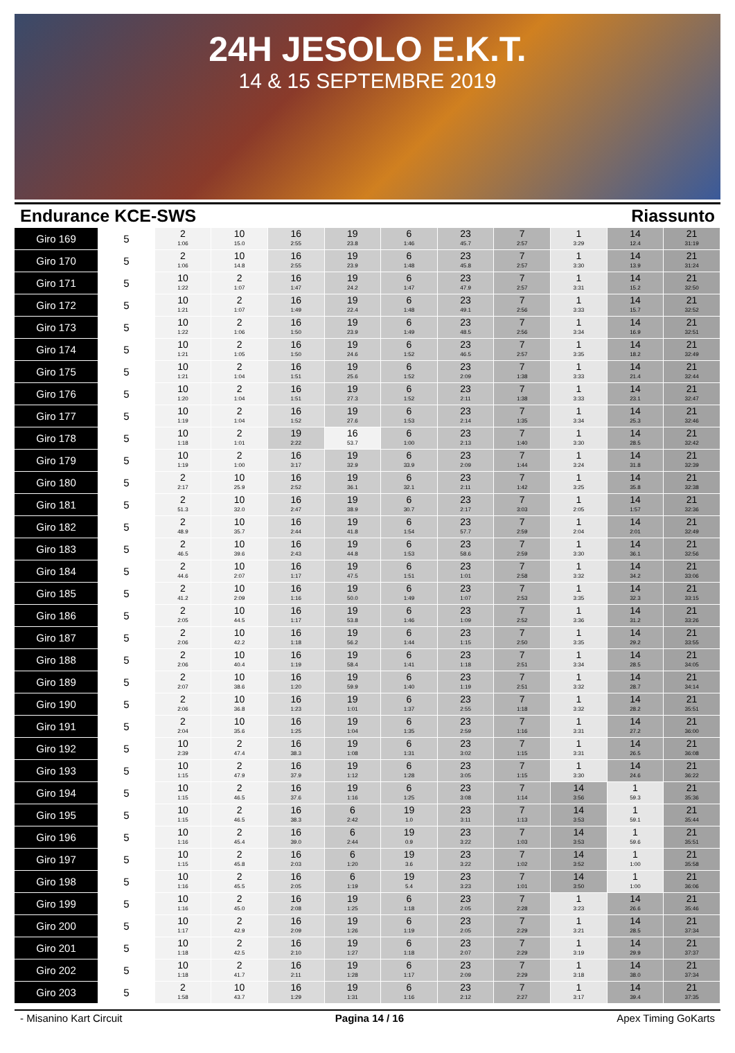24H JESOLO E.K.T.
14 & 15 SEPTEMBRE 2019
Endurance KCE-SWS Riassunto
| Giro 169 | 5 | 2 1:06 | 10 15.0 | 16 2:55 | 19 23.8 | 6 1:46 | 23 45.7 | 7 2:57 | 1 3:29 | 14 12.4 | 21 31:19 |
| Giro 170 | 5 | 2 1:06 | 10 14.8 | 16 2:55 | 19 23.9 | 6 1:48 | 23 45.8 | 7 2:57 | 1 3:30 | 14 13.9 | 21 31:24 |
| Giro 171 | 5 | 10 1:22 | 2 1:07 | 16 1:47 | 19 24.2 | 6 1:47 | 23 47.9 | 7 2:57 | 1 3:31 | 14 15.2 | 21 32:50 |
| Giro 172 | 5 | 10 1:21 | 2 1:07 | 16 1:49 | 19 22.4 | 6 1:48 | 23 49.1 | 7 2:56 | 1 3:33 | 14 15.7 | 21 32:52 |
| Giro 173 | 5 | 10 1:22 | 2 1:06 | 16 1:50 | 19 23.9 | 6 1:49 | 23 48.5 | 7 2:56 | 1 3:34 | 14 16.9 | 21 32:51 |
| Giro 174 | 5 | 10 1:21 | 2 1:05 | 16 1:50 | 19 24.6 | 6 1:52 | 23 46.5 | 7 2:57 | 1 3:35 | 14 18.2 | 21 32:49 |
| Giro 175 | 5 | 10 1:21 | 2 1:04 | 16 1:51 | 19 25.6 | 6 1:52 | 23 2:09 | 7 1:38 | 1 3:33 | 14 21.4 | 21 32:44 |
| Giro 176 | 5 | 10 1:20 | 2 1:04 | 16 1:51 | 19 27.3 | 6 1:52 | 23 2:11 | 7 1:38 | 1 3:33 | 14 23.1 | 21 32:47 |
| Giro 177 | 5 | 10 1:19 | 2 1:04 | 16 1:52 | 19 27.6 | 6 1:53 | 23 2:14 | 7 1:35 | 1 3:34 | 14 25.3 | 21 32:46 |
| Giro 178 | 5 | 10 1:18 | 2 1:01 | 19 2:22 | 16 53.7 | 6 1:00 | 23 2:13 | 7 1:40 | 1 3:30 | 14 28.5 | 21 32:42 |
| Giro 179 | 5 | 10 1:19 | 2 1:00 | 16 3:17 | 19 32.9 | 6 33.9 | 23 2:09 | 7 1:44 | 1 3:24 | 14 31.8 | 21 32:39 |
| Giro 180 | 5 | 2 2:17 | 10 25.9 | 16 2:52 | 19 36.1 | 6 32.1 | 23 2:11 | 7 1:42 | 1 3:25 | 14 35.8 | 21 32:38 |
| Giro 181 | 5 | 2 51.3 | 10 32.0 | 16 2:47 | 19 38.9 | 6 30.7 | 23 2:17 | 7 3:03 | 1 2:05 | 14 1:57 | 21 32:36 |
| Giro 182 | 5 | 2 48.9 | 10 35.7 | 16 2:44 | 19 41.8 | 6 1:54 | 23 57.7 | 7 2:59 | 1 2:04 | 14 2:01 | 21 32:49 |
| Giro 183 | 5 | 2 46.5 | 10 39.6 | 16 2:43 | 19 44.8 | 6 1:53 | 23 58.6 | 7 2:59 | 1 3:30 | 14 36.1 | 21 32:56 |
| Giro 184 | 5 | 2 44.6 | 10 2:07 | 16 1:17 | 19 47.5 | 6 1:51 | 23 1:01 | 7 2:58 | 1 3:32 | 14 34.2 | 21 33:06 |
| Giro 185 | 5 | 2 41.2 | 10 2:09 | 16 1:16 | 19 50.0 | 6 1:49 | 23 1:07 | 7 2:53 | 1 3:35 | 14 32.3 | 21 33:15 |
| Giro 186 | 5 | 2 2:05 | 10 44.5 | 16 1:17 | 19 53.8 | 6 1:46 | 23 1:09 | 7 2:52 | 1 3:36 | 14 31.2 | 21 33:26 |
| Giro 187 | 5 | 2 2:06 | 10 42.2 | 16 1:18 | 19 56.2 | 6 1:44 | 23 1:15 | 7 2:50 | 1 3:35 | 14 29.2 | 21 33:55 |
| Giro 188 | 5 | 2 2:06 | 10 40.4 | 16 1:19 | 19 58.4 | 6 1:41 | 23 1:18 | 7 2:51 | 1 3:34 | 14 28.5 | 21 34:05 |
| Giro 189 | 5 | 2 2:07 | 10 38.6 | 16 1:20 | 19 59.9 | 6 1:40 | 23 1:19 | 7 2:51 | 1 3:32 | 14 28.7 | 21 34:14 |
| Giro 190 | 5 | 2 2:06 | 10 36.8 | 16 1:23 | 19 1:01 | 6 1:37 | 23 2:55 | 7 1:18 | 1 3:32 | 14 28.2 | 21 35:51 |
| Giro 191 | 5 | 2 2:04 | 10 35.6 | 16 1:25 | 19 1:04 | 6 1:35 | 23 2:59 | 7 1:16 | 1 3:31 | 14 27.2 | 21 36:00 |
| Giro 192 | 5 | 10 2:39 | 2 47.4 | 16 38.3 | 19 1:08 | 6 1:31 | 23 3:02 | 7 1:15 | 1 3:31 | 14 26.5 | 21 36:08 |
| Giro 193 | 5 | 10 1:15 | 2 47.9 | 16 37.9 | 19 1:12 | 6 1:28 | 23 3:05 | 7 1:15 | 1 3:30 | 14 24.6 | 21 36:22 |
| Giro 194 | 5 | 10 1:15 | 2 46.5 | 16 37.6 | 19 1:16 | 6 1:25 | 23 3:08 | 7 1:14 | 14 3:56 | 1 59.3 | 21 35:36 |
| Giro 195 | 5 | 10 1:15 | 2 46.5 | 16 38.3 | 6 2:42 | 19 1.0 | 23 3:11 | 7 1:13 | 14 3:53 | 1 59.1 | 21 35:44 |
| Giro 196 | 5 | 10 1:16 | 2 45.4 | 16 39.0 | 6 2:44 | 19 0.9 | 23 3:22 | 7 1:03 | 14 3:53 | 1 59.6 | 21 35:51 |
| Giro 197 | 5 | 10 1:15 | 2 45.8 | 16 2:03 | 6 1:20 | 19 3.6 | 23 3:22 | 7 1:02 | 14 3:52 | 1 1:00 | 21 35:58 |
| Giro 198 | 5 | 10 1:16 | 2 45.5 | 16 2:05 | 6 1:19 | 19 5.4 | 23 3:23 | 7 1:01 | 14 3:50 | 1 1:00 | 21 36:06 |
| Giro 199 | 5 | 10 1:16 | 2 45.0 | 16 2:08 | 19 1:25 | 6 1:18 | 23 2:05 | 7 2:28 | 1 3:23 | 14 26.6 | 21 35:46 |
| Giro 200 | 5 | 10 1:17 | 2 42.9 | 16 2:09 | 19 1:26 | 6 1:19 | 23 2:05 | 7 2:29 | 1 3:21 | 14 28.5 | 21 37:34 |
| Giro 201 | 5 | 10 1:18 | 2 42.5 | 16 2:10 | 19 1:27 | 6 1:18 | 23 2:07 | 7 2:29 | 1 3:19 | 14 29.9 | 21 37:37 |
| Giro 202 | 5 | 10 1:18 | 2 41.7 | 16 2:11 | 19 1:28 | 6 1:17 | 23 2:09 | 7 2:29 | 1 3:18 | 14 38.0 | 21 37:34 |
| Giro 203 | 5 | 2 1:58 | 10 43.7 | 16 1:29 | 19 1:31 | 6 1:16 | 23 2:12 | 7 2:27 | 1 3:17 | 14 39.4 | 21 37:35 |
- Misanino Kart Circuit Pagina 14 / 16 Apex Timing GoKarts